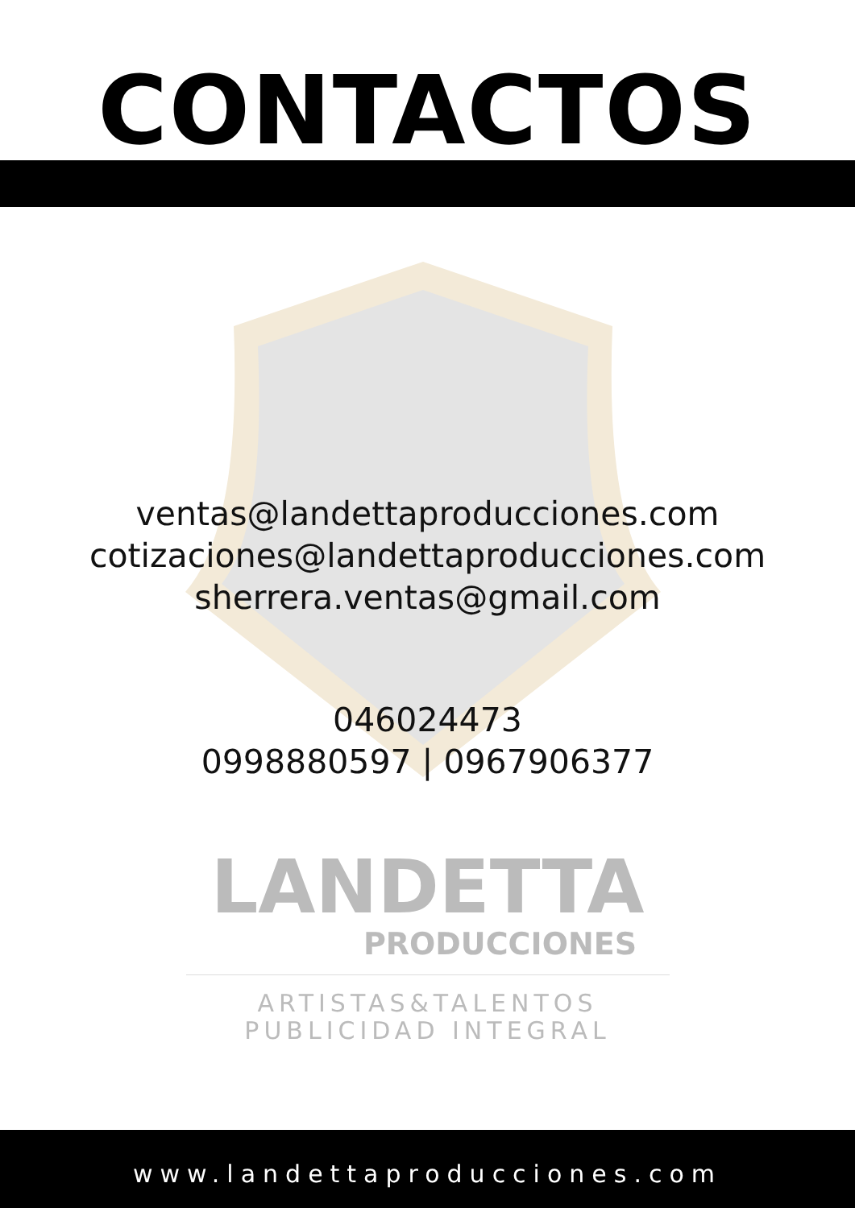CONTACTOS
ventas@landettaproducciones.com
cotizaciones@landettaproducciones.com
sherrera.ventas@gmail.com
046024473
0998880597 | 0967906377
LANDETTA
PRODUCCIONES
ARTISTAS&TALENTOS
PUBLICIDAD INTEGRAL
www.landettaproducciones.com